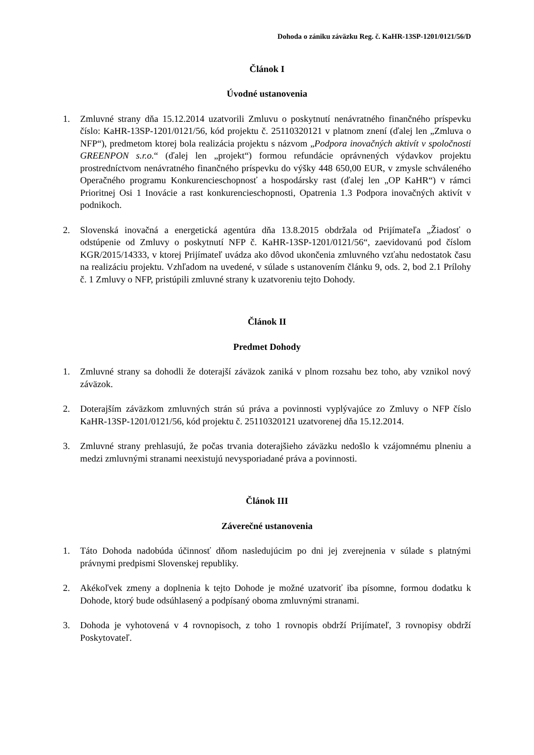Dohoda o zániku záväzku Reg. č. KaHR-13SP-1201/0121/56/D
Článok I
Úvodné ustanovenia
1. Zmluvné strany dňa 15.12.2014 uzatvorili Zmluvu o poskytnutí nenávratného finančného príspevku číslo: KaHR-13SP-1201/0121/56, kód projektu č. 25110320121 v platnom znení (ďalej len „Zmluva o NFP“), predmetom ktorej bola realizácia projektu s názvom „Podpora inovačných aktivít v spoločnosti GREENPON s.r.o.“ (ďalej len „projekt“) formou refundácie oprávnených výdavkov projektu prostredníctvom nenávratného finančného príspevku do výšky 448 650,00 EUR, v zmysle schváleného Operačného programu Konkurencieschopnosť a hospodársky rast (ďalej len „OP KaHR“) v rámci Prioritnej Osi 1 Inovácie a rast konkurencieschopnosti, Opatrenia 1.3 Podpora inovačných aktivít v podnikoch.
2. Slovenská inovačná a energetická agentúra dňa 13.8.2015 obdržala od Prijímateľa „Žiadosť o odstúpenie od Zmluvy o poskytnutí NFP č. KaHR-13SP-1201/0121/56“, zaevidovanú pod číslom KGR/2015/14333, v ktorej Prijímateľ uvádza ako dôvod ukončenia zmluvného vzťahu nedostatok času na realizáciu projektu. Vzhľadom na uvedené, v súlade s ustanovením článku 9, ods. 2, bod 2.1 Prílohy č. 1 Zmluvy o NFP, pristúpili zmluvné strany k uzatvoreniu tejto Dohody.
Článok II
Predmet Dohody
1. Zmluvné strany sa dohodli že doterajší záväzok zaniká v plnom rozsahu bez toho, aby vznikol nový záväzok.
2. Doterajším záväzkom zmluvných strán sú práva a povinnosti vyplývajúce zo Zmluvy o NFP číslo KaHR-13SP-1201/0121/56, kód projektu č. 25110320121 uzatvorenej dňa 15.12.2014.
3. Zmluvné strany prehlasujú, že počas trvania doterajšieho záväzku nedošlo k vzájomnému plneniu a medzi zmluvnými stranami neexistujú nevysporiadané práva a povinnosti.
Článok III
Záverečné ustanovenia
1. Táto Dohoda nadobúda účinnosť dňom nasledujúcim po dni jej zverejnenia v súlade s platnými právnymi predpismi Slovenskej republiky.
2. Akékoľvek zmeny a doplnenia k tejto Dohode je možné uzatvoriť iba písomne, formou dodatku k Dohode, ktorý bude odsúhlasený a podpísaný oboma zmluvnými stranami.
3. Dohoda je vyhotovená v 4 rovnopisoch, z toho 1 rovnopis obdrží Prijímateľ, 3 rovnopisy obdrží Poskytovateľ.